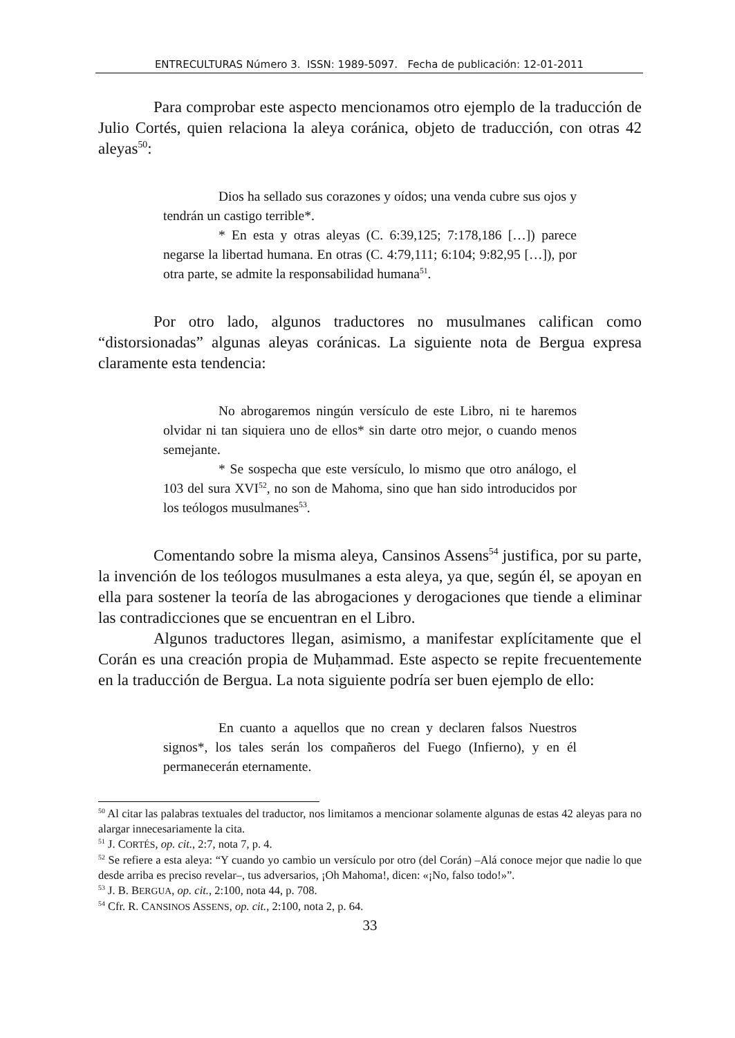ENTRECULTURAS Número 3. ISSN: 1989-5097. Fecha de publicación: 12-01-2011
Para comprobar este aspecto mencionamos otro ejemplo de la traducción de Julio Cortés, quien relaciona la aleya coránica, objeto de traducción, con otras 42 aleyas<sup>50</sup>:
Dios ha sellado sus corazones y oídos; una venda cubre sus ojos y tendrán un castigo terrible*.
* En esta y otras aleyas (C. 6:39,125; 7:178,186 […]) parece negarse la libertad humana. En otras (C. 4:79,111; 6:104; 9:82,95 […]), por otra parte, se admite la responsabilidad humana<sup>51</sup>.
Por otro lado, algunos traductores no musulmanes califican como “distorsionadas” algunas aleyas coránicas. La siguiente nota de Bergua expresa claramente esta tendencia:
No abrogaremos ningún versículo de este Libro, ni te haremos olvidar ni tan siquiera uno de ellos* sin darte otro mejor, o cuando menos semejante.
* Se sospecha que este versículo, lo mismo que otro análogo, el 103 del sura XVI<sup>52</sup>, no son de Mahoma, sino que han sido introducidos por los teólogos musulmanes<sup>53</sup>.
Comentando sobre la misma aleya, Cansinos Assens<sup>54</sup> justifica, por su parte, la invención de los teólogos musulmanes a esta aleya, ya que, según él, se apoyan en ella para sostener la teoría de las abrogaciones y derogaciones que tiende a eliminar las contradicciones que se encuentran en el Libro.
Algunos traductores llegan, asimismo, a manifestar explícitamente que el Corán es una creación propia de Muḥammad. Este aspecto se repite frecuentemente en la traducción de Bergua. La nota siguiente podría ser buen ejemplo de ello:
En cuanto a aquellos que no crean y declaren falsos Nuestros signos*, los tales serán los compañeros del Fuego (Infierno), y en él permanecerán eternamente.
<sup>50</sup> Al citar las palabras textuales del traductor, nos limitamos a mencionar solamente algunas de estas 42 aleyas para no alargar innecesariamente la cita.
<sup>51</sup> J. CORTÉS, op. cit., 2:7, nota 7, p. 4.
<sup>52</sup> Se refiere a esta aleya: “Y cuando yo cambio un versículo por otro (del Corán) –Alá conoce mejor que nadie lo que desde arriba es preciso revelar–, tus adversarios, ¡Oh Mahoma!, dicen: «¡No, falso todo!»”.
<sup>53</sup> J. B. BERGUA, op. cit., 2:100, nota 44, p. 708.
<sup>54</sup> Cfr. R. CANSINOS ASSENS, op. cit., 2:100, nota 2, p. 64.
33